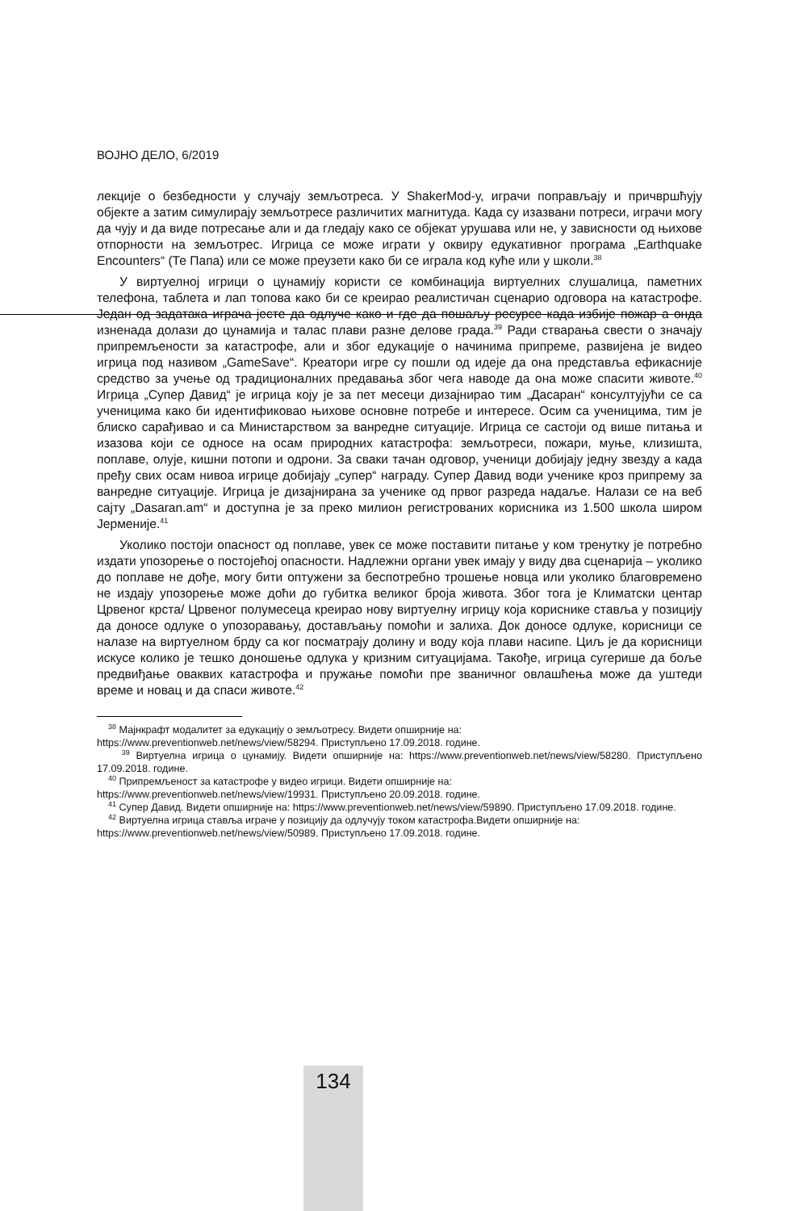ВОЈНО ДЕЛО, 6/2019
лекције о безбедности у случају земљотреса. У ShakerMod-у, играчи поправљају и причвршћују објекте а затим симулирају земљотресе различитих магнитуда. Када су изазвани потреси, играчи могу да чују и да виде потресање али и да гледају како се објекат урушава или не, у зависности од њихове отпорности на земљотрес. Игрица се може играти у оквиру едукативног програма „Earthquake Encounters“ (Те Папа) или се може преузети како би се играла код куће или у школи.<sup>38</sup>
У виртуелној игрици о цунамију користи се комбинација виртуелних слушалица, паметних телефона, таблета и лап топова како би се креирао реалистичан сценарио одговора на катастрофе. Један од задатака играча јесте да одлуче како и где да пошаљу ресурсе када избије пожар а онда изненада долази до цунамија и талас плави разне делове града.<sup>39</sup> Ради стварања свести о значају припремљености за катастрофе, али и због едукације о начинима припреме, развијена је видео игрица под називом „GameSave“. Креатори игре су пошли од идеје да она представља ефикасније средство за учење од традиционалних предавања због чега наводе да она може спасити животе.<sup>40</sup> Игрица „Супер Давид“ је игрица коју је за пет месеци дизајнирао тим „Дасаран“ консултујући се са ученицима како би идентификовао њихове основне потребе и интересе. Осим са ученицима, тим је блиско сарађивао и са Министарством за ванредне ситуације. Игрица се састоји од више питања и изазова који се односе на осам природних катастрофа: земљотреси, пожари, муње, клизишта, поплаве, олује, кишни потопи и одрони. За сваки тачан одговор, ученици добијају једну звезду а када пређу свих осам нивоа игрице добијају „супер“ награду. Супер Давид води ученике кроз припрему за ванредне ситуације. Игрица је дизајнирана за ученике од првог разреда надаље. Налази се на веб сајту „Dasaran.am“ и доступна је за преко милион регистрованих корисника из 1.500 школа широм Јерменије.<sup>41</sup>
Уколико постоји опасност од поплаве, увек се може поставити питање у ком тренутку је потребно издати упозорење о постојећој опасности. Надлежни органи увек имају у виду два сценарија – уколико до поплаве не дође, могу бити оптужени за беспотребно трошење новца или уколико благовремено не издају упозорење може доћи до губитка великог броја живота. Због тога је Климатски центар Црвеног крста/ Црвеног полумесеца креирао нову виртуелну игрицу која кориснике ставља у позицију да доносе одлуке о упозоравању, достављању помоћи и залиха. Док доносе одлуке, корисници се налазе на виртуелном брду са ког посматрају долину и воду која плави насипе. Циљ је да корисници искусе колико је тешко доношење одлука у кризним ситуацијама. Такође, игрица сугерише да боље предвиђање оваквих катастрофа и пружање помоћи пре званичног овлашћења може да уштеди време и новац и да спаси животе.<sup>42</sup>
<sup>38</sup> Мајнкрафт модалитет за едукацију о земљотресу. Видети опширније на:
https://www.preventionweb.net/news/view/58294. Приступљено 17.09.2018. године.
<sup>39</sup> Виртуелна игрица о цунамију. Видети опширније на: https://www.preventionweb.net/news/view/58280. Приступљено 17.09.2018. године.
<sup>40</sup> Припремљеност за катастрофе у видео игрици. Видети опширније на:
https://www.preventionweb.net/news/view/19931. Приступљено 20.09.2018. године.
<sup>41</sup> Супер Давид. Видети опширније на: https://www.preventionweb.net/news/view/59890. Приступљено 17.09.2018. године.
<sup>42</sup> Виртуелна игрица ставља играче у позицију да одлучују током катастрофа.Видети опширније на:
https://www.preventionweb.net/news/view/50989. Приступљено 17.09.2018. године.
134